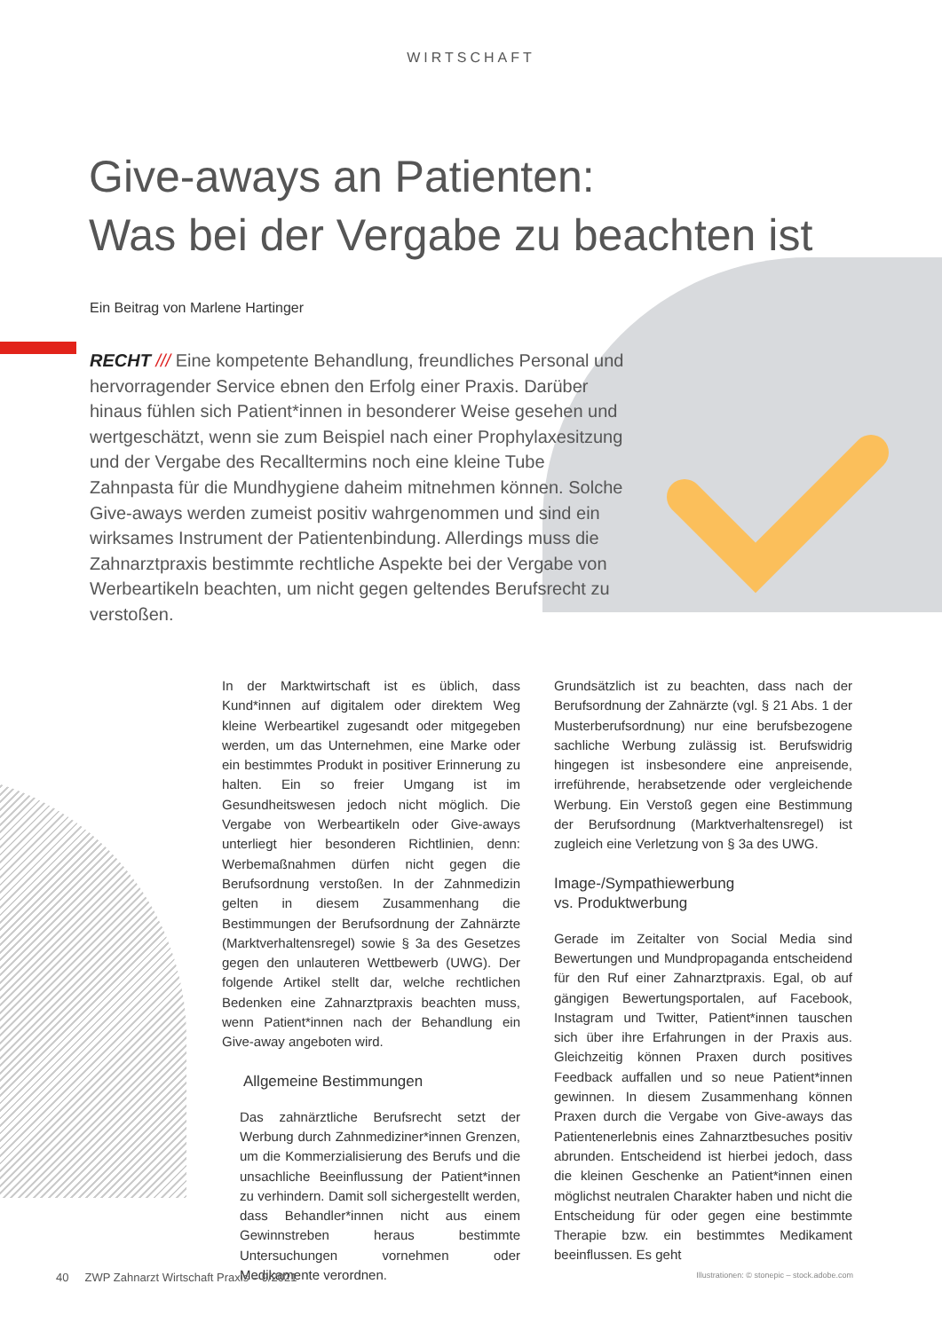WIRTSCHAFT
Give-aways an Patienten:
Was bei der Vergabe zu beachten ist
Ein Beitrag von Marlene Hartinger
RECHT /// Eine kompetente Behandlung, freundliches Personal und hervorragender Service ebnen den Erfolg einer Praxis. Darüber hinaus fühlen sich Patient*innen in besonderer Weise gesehen und wertgeschätzt, wenn sie zum Beispiel nach einer Prophylaxesitzung und der Vergabe des Recalltermins noch eine kleine Tube Zahnpasta für die Mundhygiene daheim mitnehmen können. Solche Give-aways werden zumeist positiv wahrgenommen und sind ein wirksames Instrument der Patientenbindung. Allerdings muss die Zahnarztpraxis bestimmte rechtliche Aspekte bei der Vergabe von Werbeartikeln beachten, um nicht gegen geltendes Berufsrecht zu verstoßen.
In der Marktwirtschaft ist es üblich, dass Kund*innen auf digitalem oder direktem Weg kleine Werbeartikel zugesandt oder mitgegeben werden, um das Unternehmen, eine Marke oder ein bestimmtes Produkt in positiver Erinnerung zu halten. Ein so freier Umgang ist im Gesundheitswesen jedoch nicht möglich. Die Vergabe von Werbeartikeln oder Give-aways unterliegt hier besonderen Richtlinien, denn: Werbemaßnahmen dürfen nicht gegen die Berufsordnung verstoßen. In der Zahnmedizin gelten in diesem Zusammenhang die Bestimmungen der Berufsordnung der Zahnärzte (Marktverhaltensregel) sowie § 3a des Gesetzes gegen den unlauteren Wettbewerb (UWG). Der folgende Artikel stellt dar, welche rechtlichen Bedenken eine Zahnarztpraxis beachten muss, wenn Patient*innen nach der Behandlung ein Give-away angeboten wird.
Allgemeine Bestimmungen
Das zahnärztliche Berufsrecht setzt der Werbung durch Zahnmediziner*innen Grenzen, um die Kommerzialisierung des Berufs und die unsachliche Beeinflussung der Patient*innen zu verhindern. Damit soll sichergestellt werden, dass Behandler*innen nicht aus einem Gewinnstreben heraus bestimmte Untersuchungen vornehmen oder Medikamente verordnen.
Grundsätzlich ist zu beachten, dass nach der Berufsordnung der Zahnärzte (vgl. § 21 Abs. 1 der Musterberufsordnung) nur eine berufsbezogene sachliche Werbung zulässig ist. Berufswidrig hingegen ist insbesondere eine anpreisende, irreführende, herabsetzende oder vergleichende Werbung. Ein Verstoß gegen eine Bestimmung der Berufsordnung (Marktverhaltensregel) ist zugleich eine Verletzung von § 3a des UWG.
Image-/Sympathiewerbung
vs. Produktwerbung
Gerade im Zeitalter von Social Media sind Bewertungen und Mundpropaganda entscheidend für den Ruf einer Zahnarztpraxis. Egal, ob auf gängigen Bewertungsportalen, auf Facebook, Instagram und Twitter, Patient*innen tauschen sich über ihre Erfahrungen in der Praxis aus. Gleichzeitig können Praxen durch positives Feedback auffallen und so neue Patient*innen gewinnen. In diesem Zusammenhang können Praxen durch die Vergabe von Give-aways das Patientenerlebnis eines Zahnarztbesuches positiv abrunden. Entscheidend ist hierbei jedoch, dass die kleinen Geschenke an Patient*innen einen möglichst neutralen Charakter haben und nicht die Entscheidung für oder gegen eine bestimmte Therapie bzw. ein bestimmtes Medikament beeinflussen. Es geht
40 ZWP Zahnarzt Wirtschaft Praxis – 9/2021 Illustrationen: © stonepic – stock.adobe.com